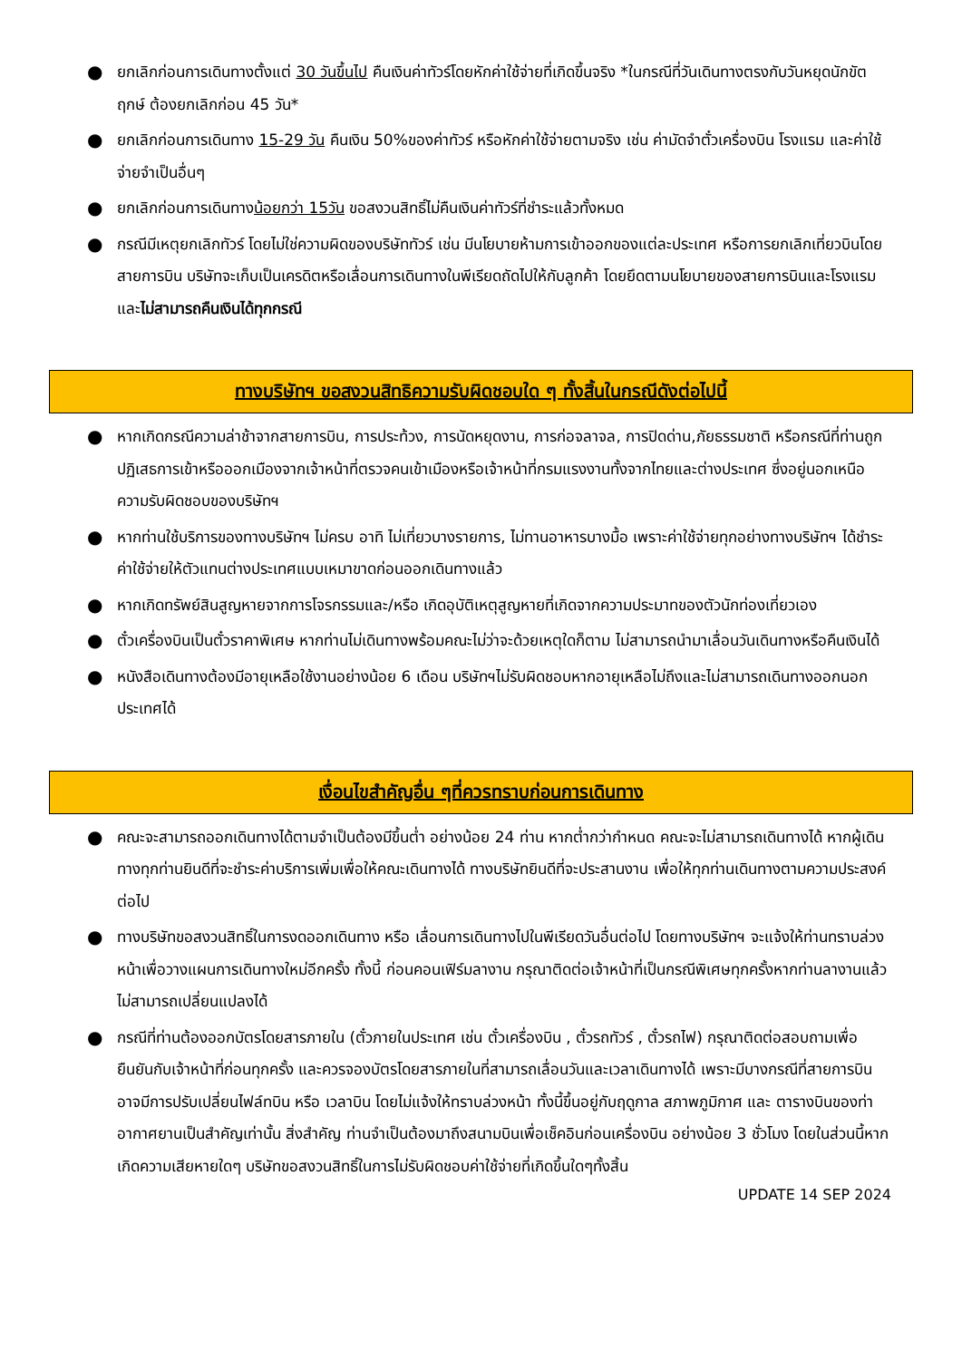● ยกเลิกก่อนการเดินทางตั้งแต่ 30 วันขึ้นไป คืนเงินค่าทัวร์โดยหักค่าใช้จ่ายที่เกิดขึ้นจริง *ในกรณีที่วันเดินทางตรงกับวันหยุดนักขัตฤกษ์ ต้องยกเลิกก่อน 45 วัน*
● ยกเลิกก่อนการเดินทาง 15-29 วัน คืนเงิน 50%ของค่าทัวร์ หรือหักค่าใช้จ่ายตามจริง เช่น ค่ามัดจำตั๋วเครื่องบิน โรงแรม และค่าใช้จ่ายจำเป็นอื่นๆ
● ยกเลิกก่อนการเดินทางน้อยกว่า 15วัน ขอสงวนสิทธิ์ไม่คืนเงินค่าทัวร์ที่ชำระแล้วทั้งหมด
● กรณีมีเหตุยกเลิกทัวร์ โดยไม่ใช่ความผิดของบริษัททัวร์ เช่น มีนโยบายห้ามการเข้าออกของแต่ละประเทศ หรือการยกเลิกเที่ยวบินโดยสายการบิน บริษัทจะเก็บเป็นเครดิตหรือเลื่อนการเดินทางในพีเรียดถัดไปให้กับลูกค้า โดยยึดตามนโยบายของสายการบินและโรงแรม และไม่สามารถคืนเงินได้ทุกกรณี
ทางบริษัทฯ ขอสงวนสิทธิความรับผิดชอบใด ๆ ทั้งสิ้นในกรณีดังต่อไปนี้
● หากเกิดกรณีความล่าช้าจากสายการบิน, การประท้วง, การนัดหยุดงาน, การก่อจลาจล, การปิดด่าน,ภัยธรรมชาติ หรือกรณีที่ท่านถูกปฏิเสธการเข้าหรือออกเมืองจากเจ้าหน้าที่ตรวจคนเข้าเมืองหรือเจ้าหน้าที่กรมแรงงานทั้งจากไทยและต่างประเทศ ซึ่งอยู่นอกเหนือความรับผิดชอบของบริษัทฯ
● หากท่านใช้บริการของทางบริษัทฯ ไม่ครบ อาทิ ไม่เที่ยวบางรายการ, ไม่ทานอาหารบางมื้อ เพราะค่าใช้จ่ายทุกอย่างทางบริษัทฯ ได้ชำระค่าใช้จ่ายให้ตัวแทนต่างประเทศแบบเหมาขาดก่อนออกเดินทางแล้ว
● หากเกิดทรัพย์สินสูญหายจากการโจรกรรมและ/หรือ เกิดอุบัติเหตุสูญหายที่เกิดจากความประมาทของตัวนักท่องเที่ยวเอง
● ตั๋วเครื่องบินเป็นตั๋วราคาพิเศษ หากท่านไม่เดินทางพร้อมคณะไม่ว่าจะด้วยเหตุใดก็ตาม ไม่สามารถนำมาเลื่อนวันเดินทางหรือคืนเงินได้
● หนังสือเดินทางต้องมีอายุเหลือใช้งานอย่างน้อย 6 เดือน บริษัทฯไม่รับผิดชอบหากอายุเหลือไม่ถึงและไม่สามารถเดินทางออกนอกประเทศได้
เงื่อนไขสำคัญอื่น ๆที่ควรทราบก่อนการเดินทาง
● คณะจะสามารถออกเดินทางได้ตามจำเป็นต้องมีขึ้นต่ำ อย่างน้อย 24 ท่าน หากต่ำกว่ากำหนด คณะจะไม่สามารถเดินทางได้ หากผู้เดินทางทุกท่านยินดีที่จะชำระค่าบริการเพิ่มเพื่อให้คณะเดินทางได้ ทางบริษัทยินดีที่จะประสานงาน เพื่อให้ทุกท่านเดินทางตามความประสงค์ต่อไป
● ทางบริษัทขอสงวนสิทธิ์ในการงดออกเดินทาง หรือ เลื่อนการเดินทางไปในพีเรียดวันอื่นต่อไป โดยทางบริษัทฯ จะแจ้งให้ท่านทราบล่วงหน้าเพื่อวางแผนการเดินทางใหม่อีกครั้ง ทั้งนี้ ก่อนคอนเฟิร์มลางาน กรุณาติดต่อเจ้าหน้าที่เป็นกรณีพิเศษทุกครั้งหากท่านลางานแล้วไม่สามารถเปลี่ยนแปลงได้
● กรณีที่ท่านต้องออกบัตรโดยสารภายใน (ตั๋วภายในประเทศ เช่น ตั๋วเครื่องบิน , ตั๋วรถทัวร์ , ตั๋วรถไฟ) กรุณาติดต่อสอบถามเพื่อยืนยันกับเจ้าหน้าที่ก่อนทุกครั้ง และควรจองบัตรโดยสารภายในที่สามารถเลื่อนวันและเวลาเดินทางได้ เพราะมีบางกรณีที่สายการบินอาจมีการปรับเปลี่ยนไฟล์ทบิน หรือ เวลาบิน โดยไม่แจ้งให้ทราบล่วงหน้า ทั้งนี้ขึ้นอยู่กับฤดูกาล สภาพภูมิกาศ และ ตารางบินของท่าอากาศยานเป็นสำคัญเท่านั้น สิ่งสำคัญ ท่านจำเป็นต้องมาถึงสนามบินเพื่อเช็คอินก่อนเครื่องบิน อย่างน้อย 3 ชั่วโมง โดยในส่วนนี้หากเกิดความเสียหายใดๆ บริษัทขอสงวนสิทธิ์ในการไม่รับผิดชอบค่าใช้จ่ายที่เกิดขึ้นใดๆทั้งสิ้น
UPDATE 14 SEP 2024